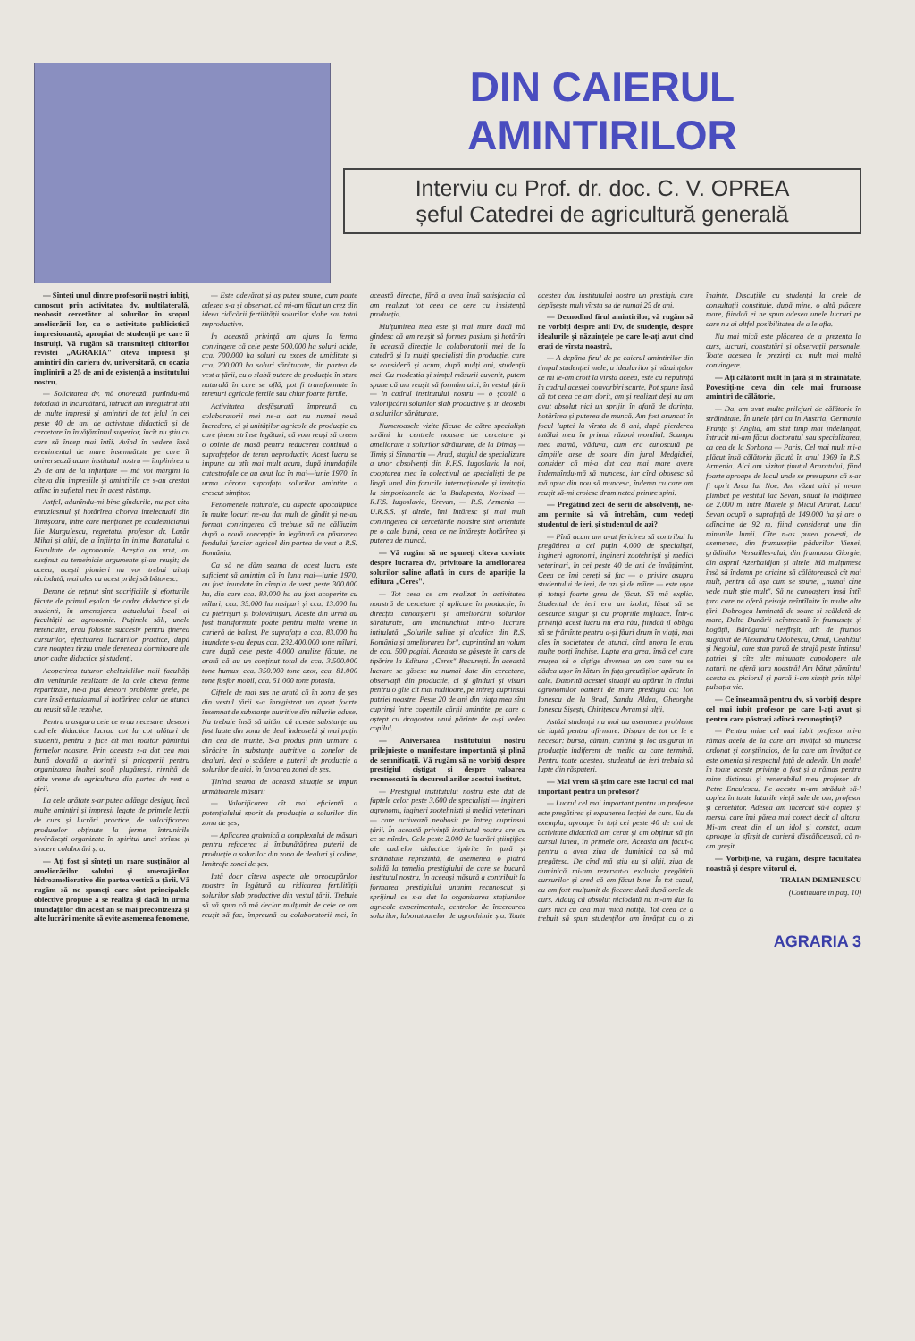DIN CAIERUL AMINTIRILOR
Interviu cu Prof. dr. doc. C. V. OPREA
șeful Catedrei de agricultură generală
— Sînteți unul dintre profesorii noștri iubiți, cunoscut prin activitatea dv. multilaterală, neobosit cercetător al solurilor în scopul ameliorării lor, cu o activitate publicistică impresionantă, apropiat de studenții pe care îi instruiți. Vă rugăm să transmiteți cititorilor revistei „AGRARIA" cîteva impresii și amintiri din cariera dv. universitară, cu ocazia împlinirii a 25 de ani de existență a institutului nostru.
— Solicitarea dv. mă onorează, punîndu-mă totodată în încurcătură, întrucît am înregistrat atît de multe impresii și amintiri de tot felul în cei peste 40 de ani de activitate didactică și de cercetare în învățămîntul superior, încît nu știu cu care să încep mai întîi. Avînd în vedere însă evenimentul de mare însemnătate pe care îl aniversează acum institutul nostru — împlinirea a 25 de ani de la înființare — mă voi mărgini la cîteva din impresiile și amintirile ce s-au crestat adînc în sufletul meu în acest răstimp.
Astfel, adunîndu-mi bine gîndurile, nu pot uita entuziasmul și hotărîrea cîtorva intelectuali din Timișoara, între care menționez pe academicianul Ilie Murgulescu, regretatul profesor dr. Lazăr Mihai și alții, de a înființa în inima Banatului o Facultate de agronomie. Aceștia au vrut, au susținut cu temeinicie argumente și-au reușit; de aceea, acești pionieri nu vor trebui uitați niciodată, mai ales cu acest prilej sărbătoresc.
Demne de reținut sînt sacrificiile și eforturile făcute de primul eșalon de cadre didactice și de studenți, în amenajarea actualului local al facultății de agronomie. Puținele săli, unele netencuite, erau folosite succesiv pentru ținerea cursurilor, efectuarea lucrărilor practice, după care noaptea tîrziu unele deveneau dormitoare ale unor cadre didactice și studenți.
Acoperirea tuturor cheltuielilor noii facultăți din veniturile realizate de la cele cîteva ferme repartizate, ne-a pus deseori probleme grele, pe care însă entuziasmul și hotărîrea celor de atunci au reușit să le rezolve.
Pentru a asigura cele ce erau necesare, deseori cadrele didactice lucrau cot la cot alături de studenți, pentru a face cît mai roditor pămîntul fermelor noastre. Prin aceasta s-a dat cea mai bună dovadă a dorinții și priceperii pentru organizarea înaltei școli plugărești, rivnită de atîta vreme de agricultura din partea de vest a țării.
La cele arătate s-ar putea adăuga desigur, încă multe amintiri și impresii legate de primele lecții de curs și lucrări practice, de valorificarea produselor obținute la ferme, întrunirile tovărășești organizate în spiritul unei strînse și sincere colaborări ș. a.
— Ați fost și sînteți un mare susținător al ameliorărilor solului și amenajărilor hidroameliorative din partea vestică a țării. Vă rugăm să ne spuneți care sînt principalele obiective propuse a se realiza și dacă în urma inundațiilor din acest an se mai preconizează și alte lucrări menite să evite asemenea fenomene.
— Este adevărat și aș putea spune, cum poate adesea s-a și observat, că mi-am făcut un crez din ideea ridicării fertilității solurilor slabe sau total neproductive.
În această privință am ajuns la ferma convingere că cele peste 500.000 ha soluri acide, cca. 700.000 ha soluri cu exces de umiditate și cca. 200.000 ha soluri sărăturate, din partea de vest a țării, cu o slabă putere de producție în stare naturală în care se află, pot fi transformate în terenuri agricole fertile sau chiar foarte fertile.
Activitatea desfășurată împreună cu colaboratorii mei ne-a dat nu numai nouă încredere, ci și unităților agricole de producție cu care ținem strînse legături, că vom reuși să creem o opinie de masă pentru reducerea continuă a suprafețelor de teren neproductiv. Acest lucru se impune cu atît mai mult acum, după inundațiile catastrofale ce au avut loc în mai—iunie 1970, în urma cărora suprafața solurilor amintite a crescut simțitor.
Fenomenele naturale, cu aspecte apocaliptice în multe locuri ne-au dat mult de gîndit și ne-au format convingerea că trebuie să ne călăuzim după o nouă concepție în legătură cu păstrarea fondului funciar agricol din partea de vest a R.S. România.
Ca să ne dăm seama de acest lucru este suficient să amintim că în luna mai—iunie 1970, au fost inundate în cîmpia de vest peste 300.000 ha, din care cca. 83.000 ha au fost acoperite cu mîluri, cca. 35.000 ha nisipuri și cca. 13.000 ha cu pietrișuri și bolovănișuri. Aceste din urmă au fost transformate poate pentru multă vreme în carieră de balast. Pe suprafața a cca. 83.000 ha inundate s-au depus cca. 232.400.000 tone mîluri, care după cele peste 4.000 analize făcute, ne arată că au un conținut total de cca. 3.500.000 tone humus, cca. 350.000 tone azot, cca. 81.000 tone fosfor mobil, cca. 51.000 tone potasiu.
Cifrele de mai sus ne arată că în zona de șes din vestul țării s-a înregistrat un aport foarte însemnat de substanțe nutritive din mîlurile aduse. Nu trebuie însă să uităm că aceste substanțe au fost luate din zona de deal îndeosebi și mai puțin din cea de munte. S-a produs prin urmare o sărăcire în substanțe nutritive a zonelor de dealuri, deci o scădere a puterii de producție a solurilor de aici, în favoarea zonei de șes.
Ținînd seama de această situație se impun următoarele măsuri:
— Valorificarea cît mai eficientă a potențialului sporit de producție a solurilor din zona de șes;
— Aplicarea grabnică a complexului de măsuri pentru refacerea și îmbunătățirea puterii de producție a solurilor din zona de dealuri și coline, limitrofe zonei de șes.
Iată doar cîteva aspecte ale preocupărilor noastre în legătură cu ridicarea fertilității solurilor slab productive din vestul țării. Trebuie să vă spun că mă declar mulțumit de cele ce am reușit să fac, împreună cu colaboratorii mei, în această direcție, fără a avea însă satisfacția că am realizat tot ceea ce cere cu insistență producția.
Mulțumirea mea este și mai mare dacă mă gîndesc că am reușit să formez pasiuni și hotărîri în această direcție la colaboratorii mei de la catedră și la mulți specialiști din producție, care se consideră și acum, după mulți ani, studenții mei. Cu modestia și simțul măsurii cuvenit, putem spune că am reușit să formăm aici, în vestul țării — în cadrul institutului nostru — o școală a valorificării solurilor slab productive și în deosebi a solurilor sărăturate.
Numeroasele vizite făcute de către specialiști străini la centrele noastre de cercetare și ameliorare a solurilor sărăturate, de la Dimaș — Timiș și Sînmartin — Arad, stagiul de specializare a unor absolvenți din R.F.S. Iugoslavia la noi, cooptarea mea în colectivul de specialiști de pe lîngă unul din forurile internaționale și invitația la simpozioanele de la Budapesta, Novisad — R.F.S. Iugoslavia, Erevan, — R.S. Armenia — U.R.S.S. și altele, îmi întăresc și mai mult convingerea că cercetările noastre sînt orientate pe o cale bună, ceea ce ne întărește hotărîrea și puterea de muncă.
— Vă rugăm să ne spuneți cîteva cuvinte despre lucrarea dv. privitoare la ameliorarea solurilor saline aflată în curs de apariție la editura „Ceres".
— Tot ceea ce am realizat în activitatea noastră de cercetare și aplicare în producție, în direcția cunoașterii și ameliorării solurilor sărăturate, am îmănunchiat într-o lucrare intitulată „Solurile saline și alcalice din R.S. România și ameliorarea lor", cuprinzînd un volum de cca. 500 pagini. Aceasta se găsește în curs de tipărire la Editura „Ceres" București. În această lucrare se găsesc nu numai date din cercetare, observații din producție, ci și gînduri și visuri pentru o glie cît mai roditoare, pe întreg cuprinsul patriei noastre. Peste 20 de ani din viața mea sînt cuprinși între copertile cărții amintite, pe care o aștept cu dragostea unui părinte de a-și vedea copilul.
— Aniversarea institutului nostru prilejuiește o manifestare importantă și plină de semnificații. Vă rugăm să ne vorbiți despre prestigiul cîștigat și despre valoarea recunoscută în decursul anilor acestui institut.
— Prestigiul institutului nostru este dat de faptele celor peste 3.600 de specialiști — ingineri agronomi, ingineri zootehniști și medici veterinari — care activează neobosit pe întreg cuprinsul țării. În această privință institutul nostru are cu ce se mîndri. Cele peste 2.000 de lucrări științifice ale cadrelor didactice tipărite în țară și străinătate reprezintă, de asemenea, o piatră solidă la temelia prestigiului de care se bucură institutul nostru. În aceeași măsură a contribuit la formarea prestigiului unanim recunoscut și sprijinul ce s-a dat la organizarea stațiunilor agricole experimentale, centrelor de încercarea solurilor, laboratoarelor de agrochimie ș.a. Toate acestea dau institutului nostru un prestigiu care depășește mult vîrsta sa de numai 25 de ani.
— Deznodînd firul amintirilor, vă rugăm să ne vorbiți despre anii Dv. de studenție, despre idealurile și năzuințele pe care le-ați avut cînd erați de vîrsta noastră.
— A depăna firul de pe caierul amintirilor din timpul studenției mele, a idealurilor și năzuințelor ce mi le-am croit la vîrsta aceea, este cu neputință în cadrul acestei convorbiri scurte. Pot spune însă că tot ceea ce am dorit, am și realizat deși nu am avut absolut nici un sprijin în afară de dorința, hotărîrea și puterea de muncă. Am fost aruncat în focul luptei la vîrsta de 8 ani, după pierderea tatălui meu în primul război mondial. Scumpa mea mamă, văduva, cum era cunoscută pe cîmpiile arse de soare din jurul Medgidiei, consider că mi-a dat cea mai mare avere îndemnîndu-mă să muncesc, iar cînd obosesc să mă apuc din nou să muncesc, îndemn cu care am reușit să-mi croiesc drum neted printre spini.
— Pregătind zeci de serii de absolvenți, ne-am permite să vă întrebăm, cum vedeți studentul de ieri, și studentul de azi?
— Pînă acum am avut fericirea să contribui la pregătirea a cel puțin 4.000 de specialiști, ingineri agronomi, ingineri zootehniști și medici veterinari, în cei peste 40 de ani de învățămînt. Ceea ce îmi cereți să fac — o privire asupra studentului de ieri, de azi și de mîine — este ușor și totuși foarte greu de făcut. Să mă explic. Studentul de ieri era un izolat, lăsat să se descurce singur și cu propriile mijloace. Într-o privință acest lucru nu era rău, fiindcă îl obliga să se frămînte pentru a-și făuri drum în viață, mai ales în societatea de atunci, cînd unora le erau multe porți închise. Lupta era grea, însă cel care reușea să o cîștige devenea un om care nu se dădea ușor în lături în fața greutăților apărute în cale. Datorită acestei situații au apărut în rîndul agronomilor oameni de mare prestigiu ca: Ion Ionescu de la Brad, Sandu Aldea, Gheorghe Ionescu Sișești, Chirițescu Avram și alții.
Astăzi studenții nu mai au asemenea probleme de luptă pentru afirmare. Dispun de tot ce le e necesar: bursă, cămin, cantină și loc asigurat în producție indiferent de media cu care termină. Pentru toate acestea, studentul de ieri trebuia să lupte din răsputeri.
— Mai vrem să știm care este lucrul cel mai important pentru un profesor?
— Lucrul cel mai important pentru un profesor este pregătirea și expunerea lecției de curs. Eu de exemplu, aproape în toți cei peste 40 de ani de activitate didactică am cerut și am obținut să țin cursul lunea, în primele ore. Aceasta am făcut-o pentru a avea ziua de duminică ca să mă pregătesc. De cînd mă știu eu și alții, ziua de duminică mi-am rezervat-o exclusiv pregătirii cursurilor și cred că am făcut bine. În tot cazul, eu am fost mulțumit de fiecare dată după orele de curs. Adaug că absolut niciodată nu m-am dus la curs nici cu cea mai mică notiță. Tot ceea ce a trebuit să spun studenților am învățat cu o zi înainte. Discuțiile cu studenții la orele de consultații constituie, după mine, o altă plăcere mare, fiindcă ei ne spun adesea unele lucruri pe care nu ai altfel posibilitatea de a le afla.
Nu mai mică este plăcerea de a prezenta la curs, lucruri, constatări și observații personale. Toate acestea le prezinți cu mult mai multă convingere.
— Ați călătorit mult în țară și în străinătate. Povestiți-ne ceva din cele mai frumoase amintiri de călătorie.
— Da, am avut multe prilejuri de călătorie în străinătate. În unele țări ca în Austria, Germania Franța și Anglia, am stat timp mai îndelungat, întrucît mi-am făcut doctoratul sau specializarea, ca cea de la Sorbona — Paris. Cel mai mult mi-a plăcut însă călătoria făcută în anul 1969 în R.S. Armenia. Aici am vizitat ținutul Araratului, fiind foarte aproape de locul unde se presupune că s-ar fi oprit Arca lui Noe. Am văzut aici și m-am plimbat pe vestitul lac Sevan, situat la înălțimea de 2.000 m, între Marele și Micul Ararat. Lacul Sevan ocupă o suprafață de 149.000 ha și are o adîncime de 92 m, fiind considerat una din minunile lumii. Cîte n-aș putea povesti, de asemenea, din frumusețile pădurilor Vienei, grădinilor Versailles-ului, din frumoasa Giorgie, din asprul Azerbaidjan și altele. Mă mulțumesc însă să îndemn pe oricine să călătorească cît mai mult, pentru că așa cum se spune, „numai cine vede mult știe mult". Să ne cunoaștem însă întîi țara care ne oferă peisaje neîntîlnite în multe alte țări. Dobrogea luminată de soare și scăldată de mare, Delta Dunării neîntrecută în frumusețe și bogății, Bărăganul nesfîrșit, atît de frumos sugrăvit de Alexandru Odobescu, Omul, Ceahlăul și Negoiul, care stau parcă de strajă peste întinsul patriei și cîte alte minunate capodopere ale naturii ne oferă țara noastră! Am bătut pămîntul acesta cu piciorul și parcă i-am simțit prin tălpi pulsația vie.
— Ce înseamnă pentru dv. să vorbiți despre cel mai iubit profesor pe care l-ați avut și pentru care păstrați adîncă recunoștință?
— Pentru mine cel mai iubit profesor mi-a rămas acela de la care am învățat să muncesc ordonat și conștiincios, de la care am învățat ce este omenia și respectul față de adevăr. Un model în toate aceste privințe a fost și a rămas pentru mine distinsul și venerabilul meu profesor dr. Petre Enculescu. Pe acesta m-am străduit să-l copiez în toate laturile vieții sale de om, profesor și cercetător. Adesea am încercat să-i copiez și mersul care îmi părea mai corect decît al altora. Mi-am creat din el un idol și constat, acum aproape la sfîrșit de carieră dăscălicească, că n-am greșit.
— Vorbiți-ne, vă rugăm, despre facultatea noastră și despre viitorul ei.
TRAIAN DEMENESCU
(Continuare în pag. 10)
AGRARIA 3